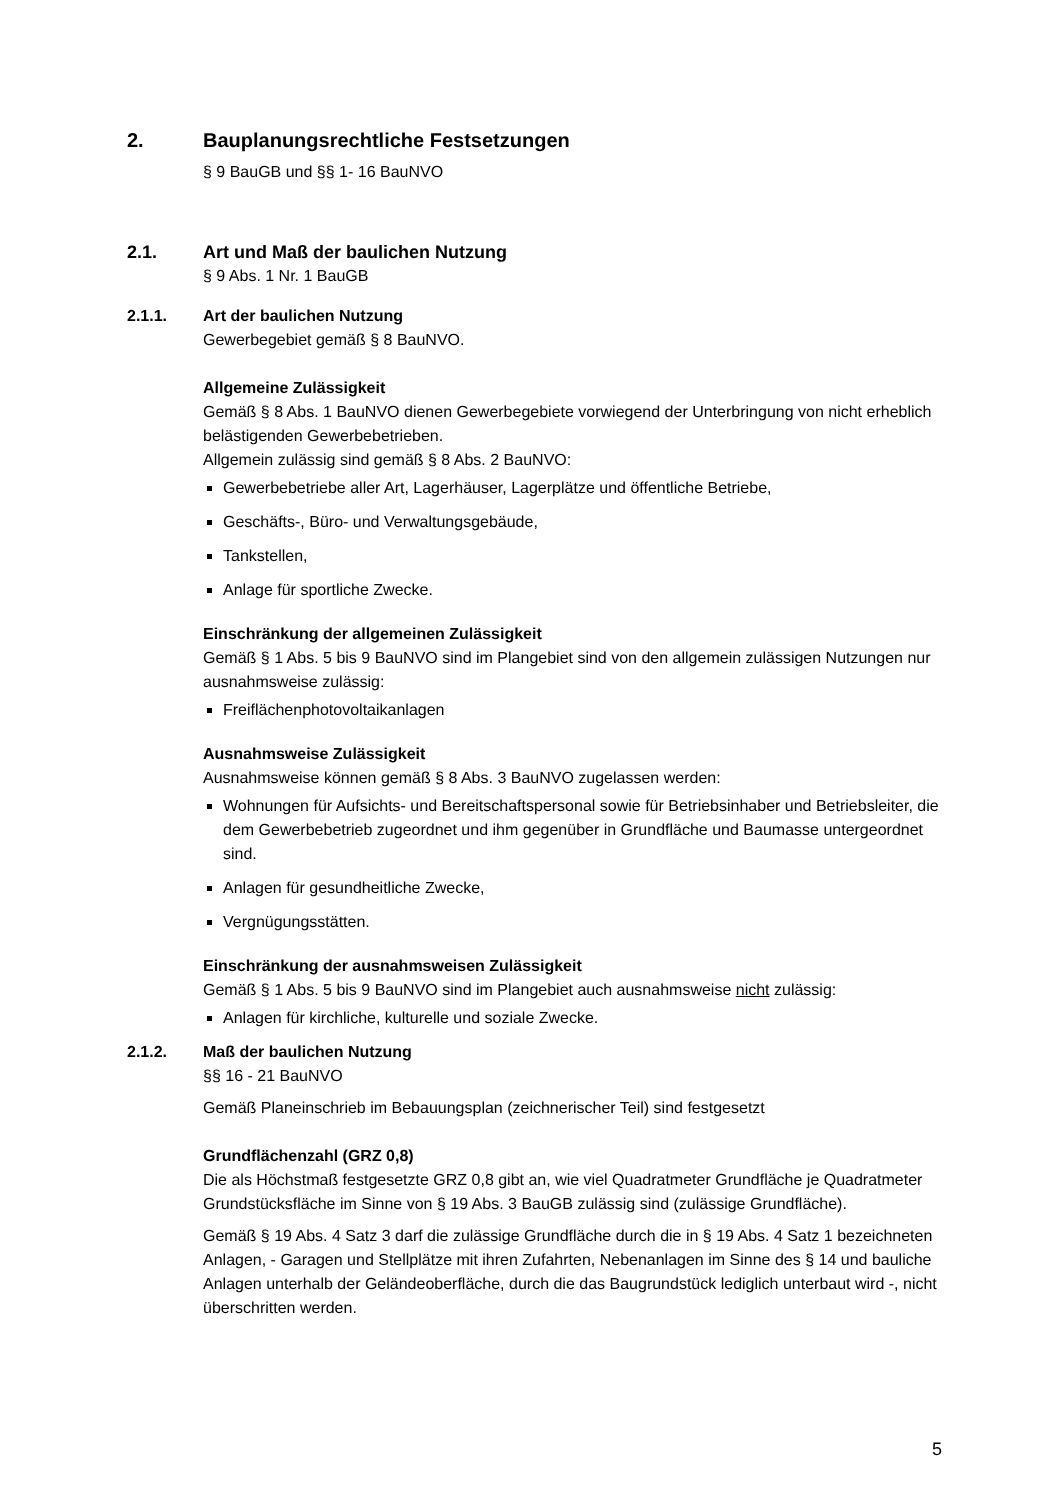2. Bauplanungsrechtliche Festsetzungen
§ 9 BauGB und §§ 1- 16 BauNVO
2.1. Art und Maß der baulichen Nutzung
§ 9 Abs. 1 Nr. 1 BauGB
2.1.1. Art der baulichen Nutzung
Gewerbegebiet gemäß § 8 BauNVO.
Allgemeine Zulässigkeit
Gemäß § 8 Abs. 1 BauNVO dienen Gewerbegebiete vorwiegend der Unterbringung von nicht erheblich belästigenden Gewerbebetrieben.
Allgemein zulässig sind gemäß § 8 Abs. 2 BauNVO:
Gewerbebetriebe aller Art, Lagerhäuser, Lagerplätze und öffentliche Betriebe,
Geschäfts-, Büro- und Verwaltungsgebäude,
Tankstellen,
Anlage für sportliche Zwecke.
Einschränkung der allgemeinen Zulässigkeit
Gemäß § 1 Abs. 5 bis 9 BauNVO sind im Plangebiet sind von den allgemein zulässigen Nutzungen nur ausnahmsweise zulässig:
Freiflächenphotovoltaikanlagen
Ausnahmsweise Zulässigkeit
Ausnahmsweise können gemäß § 8 Abs. 3 BauNVO zugelassen werden:
Wohnungen für Aufsichts- und Bereitschaftspersonal sowie für Betriebsinhaber und Betriebsleiter, die dem Gewerbebetrieb zugeordnet und ihm gegenüber in Grundfläche und Baumasse untergeordnet sind.
Anlagen für gesundheitliche Zwecke,
Vergnügungsstätten.
Einschränkung der ausnahmsweisen Zulässigkeit
Gemäß § 1 Abs. 5 bis 9 BauNVO sind im Plangebiet auch ausnahmsweise nicht zulässig:
Anlagen für kirchliche, kulturelle und soziale Zwecke.
2.1.2. Maß der baulichen Nutzung
§§ 16 - 21 BauNVO
Gemäß Planeinschrieb im Bebauungsplan (zeichnerischer Teil) sind festgesetzt
Grundflächenzahl (GRZ 0,8)
Die als Höchstmaß festgesetzte GRZ 0,8 gibt an, wie viel Quadratmeter Grundfläche je Quadratmeter Grundstücksfläche im Sinne von § 19 Abs. 3 BauGB zulässig sind (zulässige Grundfläche).
Gemäß § 19 Abs. 4 Satz 3 darf die zulässige Grundfläche durch die in § 19 Abs. 4 Satz 1 bezeichneten Anlagen, - Garagen und Stellplätze mit ihren Zufahrten, Nebenanlagen im Sinne des § 14 und bauliche Anlagen unterhalb der Geländeoberfläche, durch die das Baugrundstück lediglich unterbaut wird -, nicht überschritten werden.
5